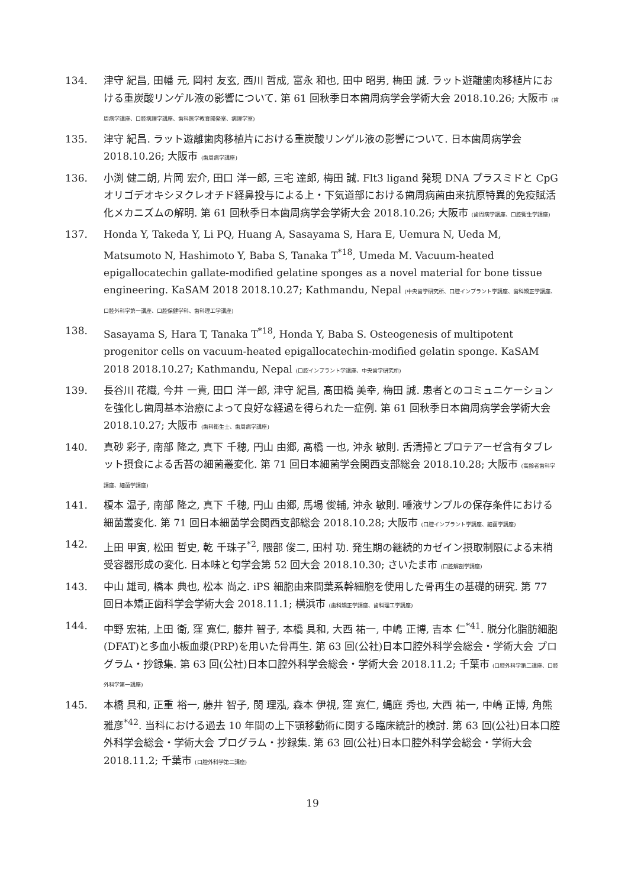134. 津守 紀昌, 田幡 元, 岡村 友玄, 西川 哲成, 富永 和也, 田中 昭男, 梅田 誠. ラット遊離歯肉移植片における重炭酸リンゲル液の影響について. 第 61 回秋季日本歯周病学会学術大会 2018.10.26; 大阪市 (歯周病学講座、口腔病理学講座、歯科医学教育開発室、病理学室)
135. 津守 紀昌. ラット遊離歯肉移植片における重炭酸リンゲル液の影響について. 日本歯周病学会 2018.10.26; 大阪市 (歯周病学講座)
136. 小渕 健二朗, 片岡 宏介, 田口 洋一郎, 三宅 達郎, 梅田 誠. Flt3 ligand 発現 DNA プラスミドと CpG オリゴデオキシヌクレオチド経鼻投与による上・下気道部における歯周病菌由来抗原特異的免疫賦活化メカニズムの解明. 第 61 回秋季日本歯周病学会学術大会 2018.10.26; 大阪市 (歯周病学講座、口腔衛生学講座)
137. Honda Y, Takeda Y, Li PQ, Huang A, Sasayama S, Hara E, Uemura N, Ueda M, Matsumoto N, Hashimoto Y, Baba S, Tanaka T<sup>*18</sup>, Umeda M. Vacuum-heated epigallocatechin gallate-modified gelatine sponges as a novel material for bone tissue engineering. KaSAM 2018 2018.10.27; Kathmandu, Nepal (中央歯学研究所、口腔インプラント学講座、歯科矯正学講座、口腔外科学第一講座、口腔保健学科、歯科理工学講座)
138. Sasayama S, Hara T, Tanaka T<sup>*18</sup>, Honda Y, Baba S. Osteogenesis of multipotent progenitor cells on vacuum-heated epigallocatechin-modified gelatin sponge. KaSAM 2018 2018.10.27; Kathmandu, Nepal (口腔インプラント学講座、中央歯学研究所)
139. 長谷川 花織, 今井 一貴, 田口 洋一郎, 津守 紀昌, 髙田橋 美幸, 梅田 誠. 患者とのコミュニケーションを強化し歯周基本治療によって良好な経過を得られた一症例. 第 61 回秋季日本歯周病学会学術大会 2018.10.27; 大阪市 (歯科衛生士、歯周病学講座)
140. 真砂 彩子, 南部 隆之, 真下 千穂, 円山 由郷, 髙橋 一也, 沖永 敏則. 舌清掃とプロテアーゼ含有タブレット摂食による舌苔の細菌叢変化. 第 71 回日本細菌学会関西支部総会 2018.10.28; 大阪市 (高齢者歯科学講座、細菌学講座)
141. 榎本 温子, 南部 隆之, 真下 千穂, 円山 由郷, 馬場 俊輔, 沖永 敏則. 唾液サンプルの保存条件における細菌叢変化. 第 71 回日本細菌学会関西支部総会 2018.10.28; 大阪市 (口腔インプラント学講座、細菌学講座)
142. 上田 甲寅, 松田 哲史, 乾 千珠子<sup>*2</sup>, 隈部 俊二, 田村 功. 発生期の継続的カゼイン摂取制限による末梢受容器形成の変化. 日本味と匂学会第 52 回大会 2018.10.30; さいたま市 (口腔解剖学講座)
143. 中山 雄司, 橋本 典也, 松本 尚之. iPS 細胞由来間葉系幹細胞を使用した骨再生の基礎的研究. 第 77 回日本矯正歯科学会学術大会 2018.11.1; 横浜市 (歯科矯正学講座、歯科理工学講座)
144. 中野 宏祐, 上田 衛, 窪 寛仁, 藤井 智子, 本橋 具和, 大西 祐一, 中嶋 正博, 吉本 仁<sup>*41</sup>. 脱分化脂肪細胞(DFAT)と多血小板血漿(PRP)を用いた骨再生. 第 63 回(公社)日本口腔外科学会総会・学術大会 プログラム・抄録集. 第 63 回(公社)日本口腔外科学会総会・学術大会 2018.11.2; 千葉市 (口腔外科学第二講座、口腔外科学第一講座)
145. 本橋 具和, 正重 裕一, 藤井 智子, 閔 理泓, 森本 伊視, 窪 寛仁, 蝿庭 秀也, 大西 祐一, 中嶋 正博, 角熊 雅彦<sup>*42</sup>. 当科における過去 10 年間の上下顎移動術に関する臨床統計的検討. 第 63 回(公社)日本口腔外科学会総会・学術大会 プログラム・抄録集. 第 63 回(公社)日本口腔外科学会総会・学術大会 2018.11.2; 千葉市 (口腔外科学第二講座)
19